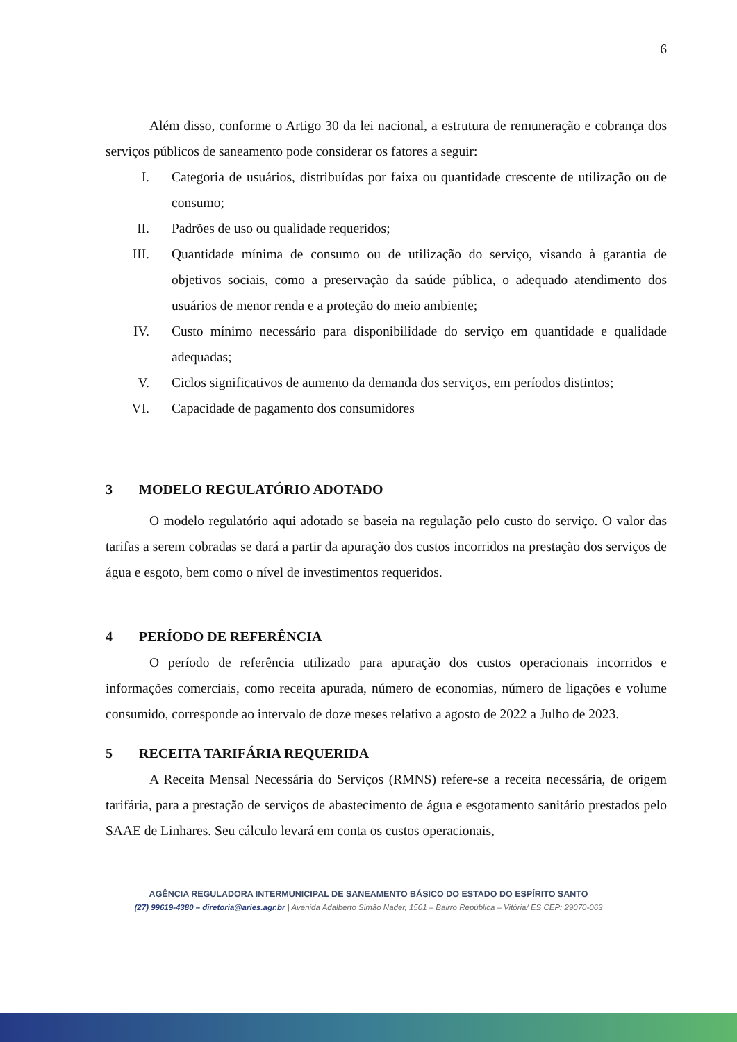6
Além disso, conforme o Artigo 30 da lei nacional, a estrutura de remuneração e cobrança dos serviços públicos de saneamento pode considerar os fatores a seguir:
I. Categoria de usuários, distribuídas por faixa ou quantidade crescente de utilização ou de consumo;
II. Padrões de uso ou qualidade requeridos;
III. Quantidade mínima de consumo ou de utilização do serviço, visando à garantia de objetivos sociais, como a preservação da saúde pública, o adequado atendimento dos usuários de menor renda e a proteção do meio ambiente;
IV. Custo mínimo necessário para disponibilidade do serviço em quantidade e qualidade adequadas;
V. Ciclos significativos de aumento da demanda dos serviços, em períodos distintos;
VI. Capacidade de pagamento dos consumidores
3 MODELO REGULATÓRIO ADOTADO
O modelo regulatório aqui adotado se baseia na regulação pelo custo do serviço. O valor das tarifas a serem cobradas se dará a partir da apuração dos custos incorridos na prestação dos serviços de água e esgoto, bem como o nível de investimentos requeridos.
4 PERÍODO DE REFERÊNCIA
O período de referência utilizado para apuração dos custos operacionais incorridos e informações comerciais, como receita apurada, número de economias, número de ligações e volume consumido, corresponde ao intervalo de doze meses relativo a agosto de 2022 a Julho de 2023.
5 RECEITA TARIFÁRIA REQUERIDA
A Receita Mensal Necessária do Serviços (RMNS) refere-se a receita necessária, de origem tarifária, para a prestação de serviços de abastecimento de água e esgotamento sanitário prestados pelo SAAE de Linhares. Seu cálculo levará em conta os custos operacionais,
AGÊNCIA REGULADORA INTERMUNICIPAL DE SANEAMENTO BÁSICO DO ESTADO DO ESPÍRITO SANTO
(27) 99619-4380 – diretoria@aries.agr.br | Avenida Adalberto Simão Nader, 1501 – Bairro República – Vitória/ ES CEP: 29070-063